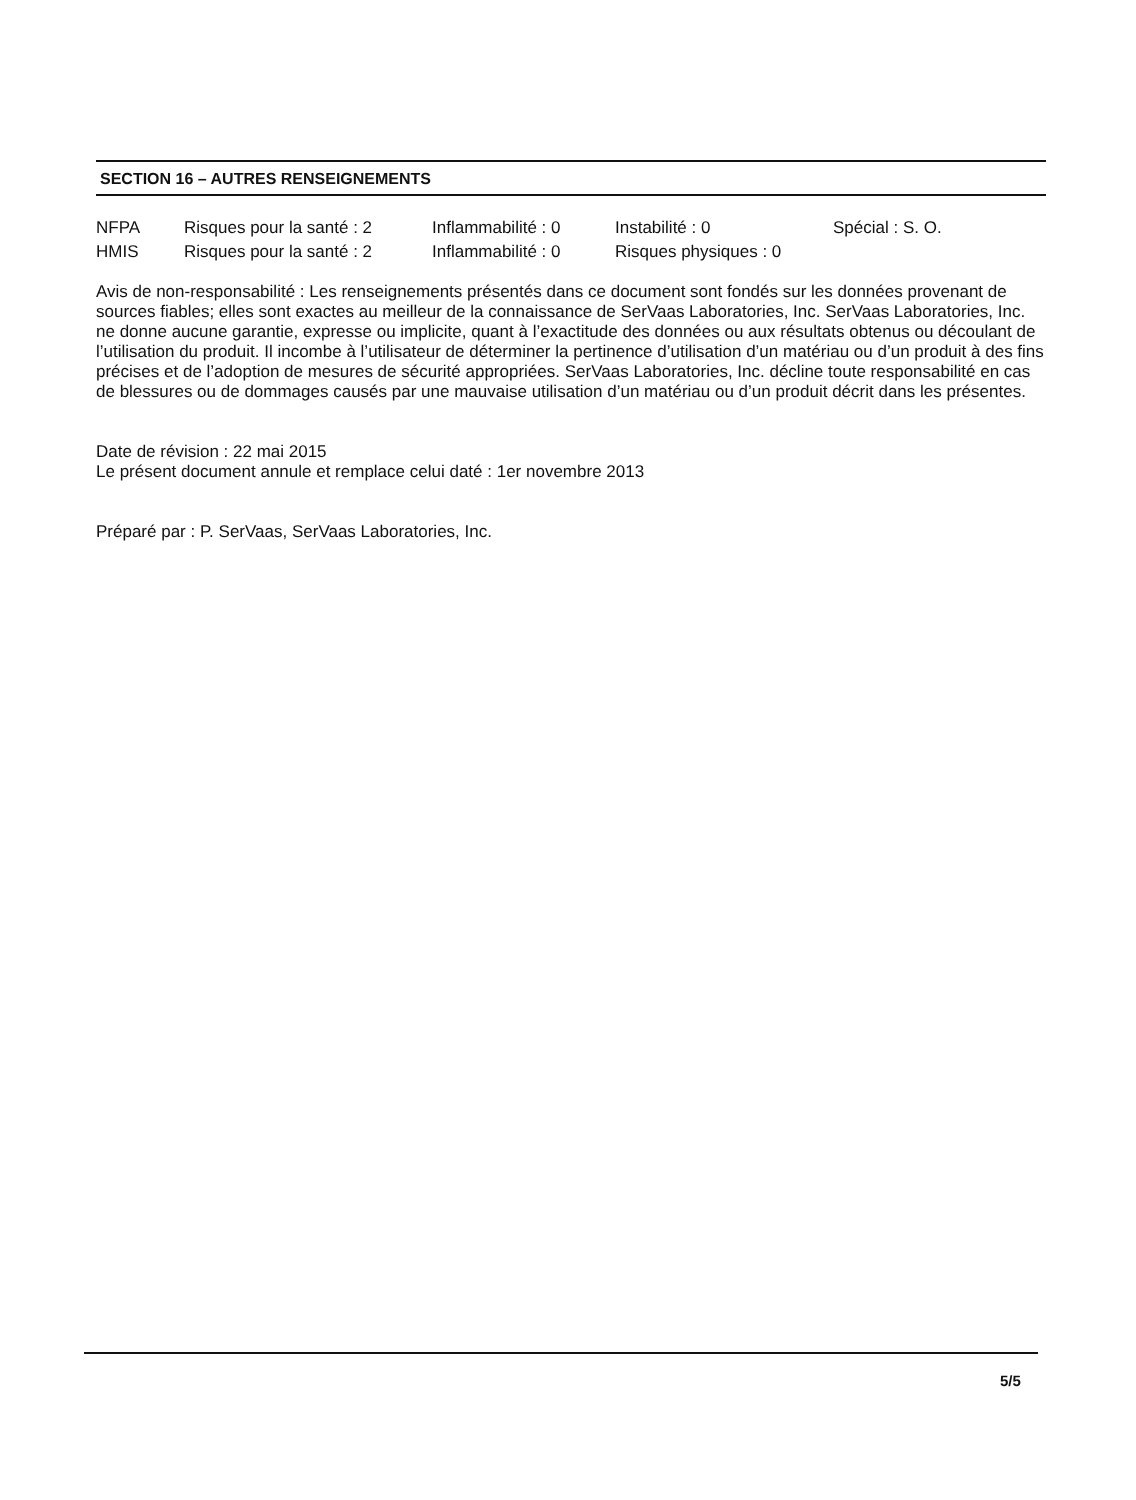SECTION 16 – AUTRES RENSEIGNEMENTS
| NFPA | Risques pour la santé : 2 | Inflammabilité : 0 | Instabilité : 0 | Spécial : S. O. |
| HMIS | Risques pour la santé : 2 | Inflammabilité : 0 | Risques physiques : 0 | |
Avis de non-responsabilité : Les renseignements présentés dans ce document sont fondés sur les données provenant de sources fiables; elles sont exactes au meilleur de la connaissance de SerVaas Laboratories, Inc. SerVaas Laboratories, Inc. ne donne aucune garantie, expresse ou implicite, quant à l’exactitude des données ou aux résultats obtenus ou découlant de l’utilisation du produit. Il incombe à l’utilisateur de déterminer la pertinence d’utilisation d’un matériau ou d’un produit à des fins précises et de l’adoption de mesures de sécurité appropriées. SerVaas Laboratories, Inc. décline toute responsabilité en cas de blessures ou de dommages causés par une mauvaise utilisation d’un matériau ou d’un produit décrit dans les présentes.
Date de révision : 22 mai 2015
Le présent document annule et remplace celui daté : 1er novembre 2013
Préparé par : P. SerVaas, SerVaas Laboratories, Inc.
5/5